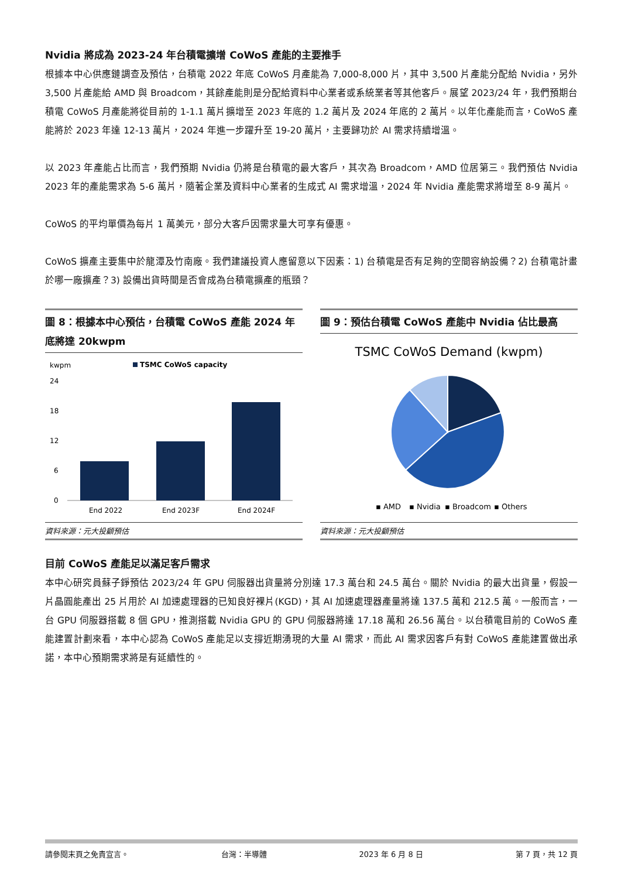Nvidia 將成為 2023-24 年台積電擴增 CoWoS 產能的主要推手
根據本中心供應鏈調查及預估，台積電 2022 年底 CoWoS 月產能為 7,000-8,000 片，其中 3,500 片產能分配給 Nvidia，另外 3,500 片產能給 AMD 與 Broadcom，其餘產能則是分配給資料中心業者或系統業者等其他客戶。展望 2023/24 年，我們預期台積電 CoWoS 月產能將從目前的 1-1.1 萬片擴增至 2023 年底的 1.2 萬片及 2024 年底的 2 萬片。以年化產能而言，CoWoS 產能將於 2023 年達 12-13 萬片，2024 年進一步躍升至 19-20 萬片，主要歸功於 AI 需求持續增溫。
以 2023 年產能占比而言，我們預期 Nvidia 仍將是台積電的最大客戶，其次為 Broadcom，AMD 位居第三。我們預估 Nvidia 2023 年的產能需求為 5-6 萬片，隨著企業及資料中心業者的生成式 AI 需求增溫，2024 年 Nvidia 產能需求將增至 8-9 萬片。
CoWoS 的平均單價為每片 1 萬美元，部分大客戶因需求量大可享有優惠。
CoWoS 擴產主要集中於龍潭及竹南廠。我們建議投資人應留意以下因素：1) 台積電是否有足夠的空間容納設備？2) 台積電計畫於哪一廠擴產？3) 設備出貨時間是否會成為台積電擴產的瓶頸？
圖 8：根據本中心預估，台積電 CoWoS 產能 2024 年底將達 20kwpm
kwpm
TSMC CoWoS capacity
24
18
12
6
0
End 2022
End 2023F
End 2024F
資料來源：元大投顧預估
圖 9：預估台積電 CoWoS 產能中 Nvidia 佔比最高
TSMC CoWoS Demand (kwpm)
▪ AMD
▪ Nvidia
▪ Broadcom
▪ Others
資料來源：元大投顧預估
目前 CoWoS 產能足以滿足客戶需求
本中心研究員蘇子錚預估 2023/24 年 GPU 伺服器出貨量將分別達 17.3 萬台和 24.5 萬台。關於 Nvidia 的最大出貨量，假設一片晶圓能產出 25 片用於 AI 加速處理器的已知良好裸片(KGD)，其 AI 加速處理器產量將達 137.5 萬和 212.5 萬。一般而言，一台 GPU 伺服器搭載 8 個 GPU，推測搭載 Nvidia GPU 的 GPU 伺服器將達 17.18 萬和 26.56 萬台。以台積電目前的 CoWoS 產能建置計劃來看，本中心認為 CoWoS 產能足以支撐近期湧現的大量 AI 需求，而此 AI 需求因客戶有對 CoWoS 產能建置做出承諾，本中心預期需求將是有延續性的。
請參閱末頁之免責宣言。 台灣：半導體 2023 年 6 月 8 日 第 7 頁，共 12 頁